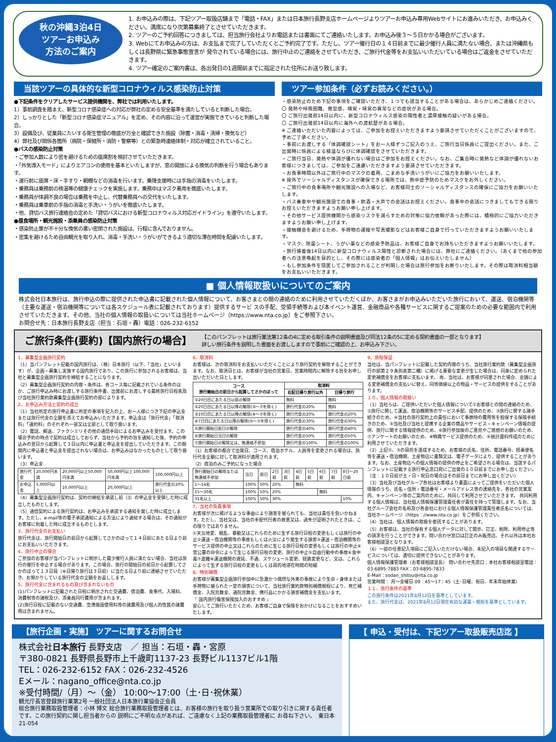秋の沖縄3泊4日
ツアーお申込み
方法のご案内
1. お申込みの際は、下記ツアー取扱店舗まで「電話・FAX」または日本旅行長野支店ホームページよりツアーお申込み専用Webサイトにお進みいただき、お申込みください。満席になり次第募集終了とさせていただきます。
2. ツアーのご予約回答につきましては、担当旅行会社よりお電話または書面にてご連絡いたします。お申込み後３～５日かかる場合がございます。
3. Webにてお申込みの方は、お支払まで完了していただくとご予約完了です。ただし、ツアー催行日の１４日前までに最少催行人員に満たない場合、または沖縄県もしくは長野県に緊急事態宣言が 発令されている場合には、旅行中止のご連絡をさせていただき、ご旅行代金等をお支払いいただいている場合はご返金をさせていただきます。
4. ツアー確定のご案内書は、各出発日の1週間前までに指定された住所にお送り致します。
当該ツアーの具体的な新型コロナウィルス感染防止対策
●下記条件をクリアしたサービス提供機関を、弊社では利用いたします。
1）事前調査を踏まえ、新型コロナ感染症への対応が弊社の定める安全基準を満たしていると判断した場合。
2）しっかりとした「新型コロナ感染症マニュアル」を定め、その内容に沿って運営が実施できていると判断した場合。
3）設備及び、従業員にたいする衛生管理の徹底が万全と確認できた施設（除菌・消毒・清掃・換気など）
4）弊社及び関係各箇所（病院・保健所・消防・警察等）との緊急時連絡体制・対応が確立されていること。
●バスの感染防止対策
・ご参加人数により密を避けるための座席割を検討させていただきます。
・「外気導入モード」によりエアコンの使用を基本といたしますが、窓の開放による換気の判断を行う場合もあります。
・運行前に座席・床・手すり・網棚などの消毒を行います。乗降支援時には手指の消毒をいたします。
・乗務員は乗務前の検温等の健康チェックを実施します。乗務中はマスク着用を徹底いたします。
・乗務員が体調不良の場合は乗務を中止し、代替乗務員への交代をいたします。
・乗務員は乗車前の手指の消毒と手洗い・うがいを徹底いたします。
・他、貸切バス旅行連絡会の定めた「貸切バスにおける新型コロナウィルス対応ガイドライン」を遵守いたします。
●昼食場所・観光施設・添乗員の感染防止対策
・感染防止策が不十分な換気の悪い密閉された施設は、行程に含んでおりません。
・密集を避けるため自由観光を取り入れ、消毒・手洗い・うがいができるよう適切な滞在時間を配慮いたします。
ツアー参加条件（必ずお読みください。）
・感染防止のため下記の事項をご確認いただき、１つでも該当することがある場合は、あらかじめご連絡ください。
〇 発熱や呼吸困難、倦怠感、嗅覚・味覚の異常などの症状がある場合。
〇 ご旅行出発前14日以内に、新型コロナウィルス感染の陽性者と濃厚接触の疑いがある場合。
〇 ご旅行出発前14日以内に海外への渡航歴がある場合。
※ ご連絡いただいた内容によっては、ご参加をお控えいただきますよう要請させていただくことがございますので、予めご了承ください。
・事前にお渡しする「体調確認シート」をお一人様ずつご記入のうえ、ご旅行当日係員にご提出ください。また、ご出発時に係員による検温ならびに体調確認をさせていただきます。
・ご旅行当日、発熱や体調が優れない場合はご参加をお控えください。なお、ご集合時に発熱など体調が優れないお客様につきましては、ご参加をご遠慮いただきますよう要請させていただきます。
・お食事時間以外はご旅行中のマスクの着用、こまめな手洗いうがいにご協力をお願いいたします。
※ 屋外でソーシャルディスタンスが確保できる場所では、熱中症予防のためマスクをお外しください。
・ご旅行中の食事場所や観光施設への入場など、お客様同士のソーシャルディスタンスの確保にご協力をお願いいたします。
・バス乗車中や観光施設での食事・飲酒・大声での会話はお控えください。食事中の会話につきましてもできる限りお控えいただきますようお願い申し上げます。
・その他サービス提供機関から感染リスクを減らすための対策に協力依頼があった際には、積極的にご協力いただきますようお願い申し上げます。
・接触機会を避けるため、手荷物の運搬や写真撮影などはお客様ご自身で行っていただきますようお願いいたします。
・マスク、除菌シート、うがい薬などの感染予防品は、お客様ご自身でお持ちいただきますようお願いいたします。
・旅行帰着後14日以内に新型コロナウィルス陽性と診断された場合には、弊社にご連絡ください。（あくまで他の参加者への注意喚起を目的とし、その際には感染者の「個人情報」はお伝えいたしません）
・もし参加条件を隠匿してご参加されることが判明した場合は旅行参加をお断りいたします。その際は取消料相当額をお支払いいただきます。
■ 個人情報取扱いについてのご案内
株式会社日本旅行は、旅行申込の際に提供された申込書に記載された個人情報について、お客さまとの間の連絡のために利用させていただくほか、お客さまがお申込みいただいた旅行において、運送、宿泊機関等（主要な運送・宿泊機関等については各スケジュール表に記載されております）提供するサービ スの手配、受領手続等および本イベント運営、金融商品や各種サービスに関するご提案のための必要な範囲内で利用させていただきます。その他、当社の個人情報の取扱いについては当社ホームページ（https://www.nta.co.jp）をご参照下さい。
お問合せ先：日本旅行長野支店（担当：石垣・轟）電話：026-232-6152
ご旅行条件(要約)【国内旅行の場合】 【このパンフレットは旅行業法第12条の4に定める取引条件の説明書面及び同法12条の5に定める契約書面の一部となります】
詳しい旅行条件を説明した書面をお渡ししますので事前にご確認の上、お申込み下さい。
1、募集型企画旅行契約
（1）当パンフレット記載の国内旅行は、（株）日本旅行（以下、「当社」といいます）が、企画・募集し実施する国内旅行であり、この旅行に参加されるお客様は、当社と募集型企画旅行契約を締結することになります。
（2）募集型企画旅行契約の内容・条件は、各コース毎に記載されている条件のほか、ご旅行申込み時にお渡しする旅行条件書、出発前にお渡しする最終旅行日程表及び当社旅行業約款募集型企画旅行契約の部によります。
2、お申込み方法と契約の成立
（1）当社所定の旅行申込書に所定の事項を記入の上、お一人様につき下記の申込金または旅行代金の全額を添えてお申込みいただきます。申込金は「旅行代金」「取消料」「違約料」のそれぞれ一部又は全部として取り扱います。
（2）電話、郵送、ファクシミリその他の通信手段によるお申込みを受付ます。この場合予約の時点で契約は成立しておらず、当社から予約の旨を通知した後、予約の申込みの翌日から起算して３日以内に申込書と申込金を提出していただきます。この期間内に申込書と申込金を提出されない場合は、お申込みはなかったものとして取り扱います。
（3）申込金
| 旅行代金 | 20,000円未満 | 20,000円以上50,000円未満 | 50,000円以上100,000円未満 | 100,000円以上 |
| お申込金 | 5,000円以上 | 10,000円以上 | 20,000円以上 | 旅行代金の20%以上 |
（4）募集型企画旅行契約は、契約の締結を承諾し前（3）の申込金を受領した時に成立したものとします。
（5）通信契約による旅行契約は、お申込みを承諾する通知を発した時に成立します。ただし、e-mail等の電子承諾通知による方法により通知する場合は、その通知がお客様に到着した時に成立するものとします。
3、旅行代金のお支払い
旅行代金は、旅行開始日の前日から起算してさかのぼって１４日前にあたる日より前にお支払いいただきます。
4、旅行中止の場合
ご参加のお客様が当パンフレットに明示した最少催行人員に満たない場合、当社は旅行の催行を中止する場合があります。この場合、旅行の開始日の前日から起算してさかのぼって１３日目（※日帰り旅行は３日前）に当たる日より前に連絡させていただき、お預かりしている旅行代金の全額をお返しします。
5、旅行代金に含まれるもの及び含まれないもの
(1)パンフレットに記載された日程に明示された交通費、宿泊費、食事代、入場料、消費税等の諸税及び、添乗員同行費用が含まれます。
(2)旅行日程に記載のない交通費、空港施設使用料等の諸費用及び個人的性質の諸費用は含まれません。
6、取消料
お客様は、次の取消料をお支払いいただくことにより旅行契約を解除することができます。なお、取消日とは、お客様が当社の営業日、営業時間内に解除する旨をお申し出いただいた日とします。
| コース 旅行開始日の前日から起算してさかのぼって | 取消料 | |
| --- | --- | --- |
| | 右記日帰り旅行以外 | 日帰り旅行 |
| ①20日目にあたる日以前の解除 | 無料 | 無料 |
| ②20日目にあたる日以降の解除(③～⑦を除く) | 旅行代金の20% | 無料 |
| ③10日目にあたる日以降の解除(④～⑦を除く) | 旅行代金の20% | 旅行代金の20% |
| ④7日目にあたる日以降の解除(⑤～⑦を除く) | 旅行代金の30% | 旅行代金の30% |
| ⑤旅行開始日前日の解除 | 旅行代金の40% | 旅行代金の40% |
| ⑥旅行開始日当日の解除 | 旅行代金の50% | 旅行代金の50% |
| ⑦旅行開始日の解除又は、無連絡不参加 | 旅行代金の100% | 旅行代金の100% |
（1）お客様の都合で出発日、コース、宿泊ホテル、人員等を変更される場合は、旅行代金全額に対して取消料が適用されます。
（2）宿泊のみご予約になった場合
| 旅行開始日の解除または無連絡不参加 | 当日 | 前日 | 2日前 | 3日前 | 4日前 | 5日前 | 6日前 | 7日前 | 8日～20日前 |
| 1～14名 | 100% | 50% | 20% | | 無料 | | | | |
| 15～30名 | 100% | 50% | 20% | | | | 無料 | | |
| 31名以上 | 100% | 50% | 30% | | | | | | 10% |
7、当社の免責事項
お客様が次に掲げるような事由により損害を被られても、当社は責任を負いかねます。ただし、当社又は、当社の手配代行者の故意又は、過失が証明されたときは、この限りではありません。
①天災地変、戦乱、暴動又はこれらのために生ずる旅行日程の変更もしくは旅行の中止②運送・宿泊機関等の事故もしくは火災により発生する損害③運送・宿泊機関等のサービス提供の中止又はこれらのために生じる旅行日程の変更もしくは旅行の中止④官公署の命令によって生じる旅行日程の変更、旅行の中止⑤自由行動中の事故⑥食中毒⑦盗難⑧運送機関の遅延、不通、スケジュール変更、経路変更など、又は、これらによって生ずる旅行日程の変更もしくは目的地滞在時間の短縮
8、特別補償
お客様が募集型企画旅行参加中に急激かつ偶然な外来の事故により生命・身体または手荷物に被られた一定の損害について、当社旅行業約款特別補償規程により、死亡補償金、入院見舞金、通院見舞金、携行品にかかる損害補償金を支払います。
『 国内旅行傷害保険加入のおすすめ 』
安心してご旅行いただくため、お客様ご自身で保険をおかけになることをおすすめいたします。
9、旅程保証
当社は、当パンフレットに記載した契約内容のうち、当社旅行業約款（募集型企画旅行の部第２９条別表第二欄）に掲げる重要な変更が生じた場合は、同条に定められた変更補償金をお客様に支払います。 尚、当社は、お客様が同意された場合、金銭による変更補償金の支払いに替え、同等価値以上の物品・サービスの提供をすることがあります。
１０、個人情報の取扱い
（1）当社らは、ご提供いただいた個人情報について①お客様との間の連絡のため、②旅行に関して運送、宿泊機関等のサービス手配、提供のため、③旅行に関する諸手続きのため、④当社の旅行契約上の責任において事故時の費用等を担保する保険手続きのため、⑤当社及び当社と提携する企業の商品やサービス・キャンペーン情報の提供、旅行に関する情報提供のため、⑥旅行参加後のご意見やご感想のお願いのため、⑦アンケートのお願いのため、⑧特典サービス提供のため、⑨統計資料作成のために利用させていただきます。
（2）上記②、③の目的を達成するため、お客様の氏名、住所、電話番号、搭乗便名等を運送・宿泊機関、土産物店に書類又は、電子データにより、提供することがあります。なお、土産物店への個人情報の提供の停止をご希望される場合は、当該するパンフレットに記載する旅行申込窓口宛にご出発の１０日前までにお申し出ください。（注：１０日前が土・日・祝日の場合はその前日までにお申し出ください）
（3）当社及び当社グループ各社はお客様より書面によってご提供をいただいた個人情報のうち、氏名・住所・電話番号・メールアドレス等の連絡先を、各社の営業案内、キャンペーン等のご案内のために、共同して利用させていただきます。 共同利用する個人情報は、当社個人情報保護管理責任者が責任を持って管理します。なお、当社グループ会社の名称及び各会社における個人情報保護管理責任者氏名については、当社ホームページ（https：//www.nta.co.jp）をご参照ください。
（4）当社は、個人情報の取扱を委託することがあります。
（5）お客様は、当社の保有する個人データに対して開示、訂正、削除、利用停止等の請求を行うことができます。問い合わせ窓口は訂正のみ販売店、それ以外は本社お客様相談室となります。
（6）一部の任意記入項目にご記入いただけない場合、未記入の項目な関連するサービスについては、適切に提供できないことがあります。
個人情報保護管理者（お客様相談室長） 問い合わせ先窓口：本社お客様相談室電話：03-6895-7883 FAX：03-6895-7833
E-Mail：sodan_shitsu@nta.co.jp
営業時間： 月～金曜日 09：45～17：45（土･日曜、祝日、年末年始休業）
１１、旅行条件の基準
この旅行条件は2021年8月12日を基準としています。
また、旅行代金は、2021年8月12日現在有効な運賃・規則を基準としています。
【旅行企画・実施】 ツアーに関するお問合せ
株式会社日本旅行 長野支店　／ 担当：石垣・轟・宮原
〒380-0821 長野県長野市上千歳町1137-23 長野ビル1137ビル1階
TEL：026-232-6152 FAX：026-232-4526
Eメール：nagano_office@nta.co.jp
※受付時間/（月）～（金） 10:00～17:00（土･日･祝休業）
観光庁長官登録旅行業第2号 一般社団法人日本旅行業協会正会員
総合旅行業務取扱管理者：小林 博文 総合旅行業務取扱管理者とは、お客様の旅行を取り扱う営業所での取り引きに関する責任者です。この旅行契約に関し担当者からの 説明にご不明な点があれば、ご遠慮なく上記の業務取扱管理者に お尋ね下さい。　東日本21-054
【 申込・受付は、下記ツアー取扱販売店迄 】